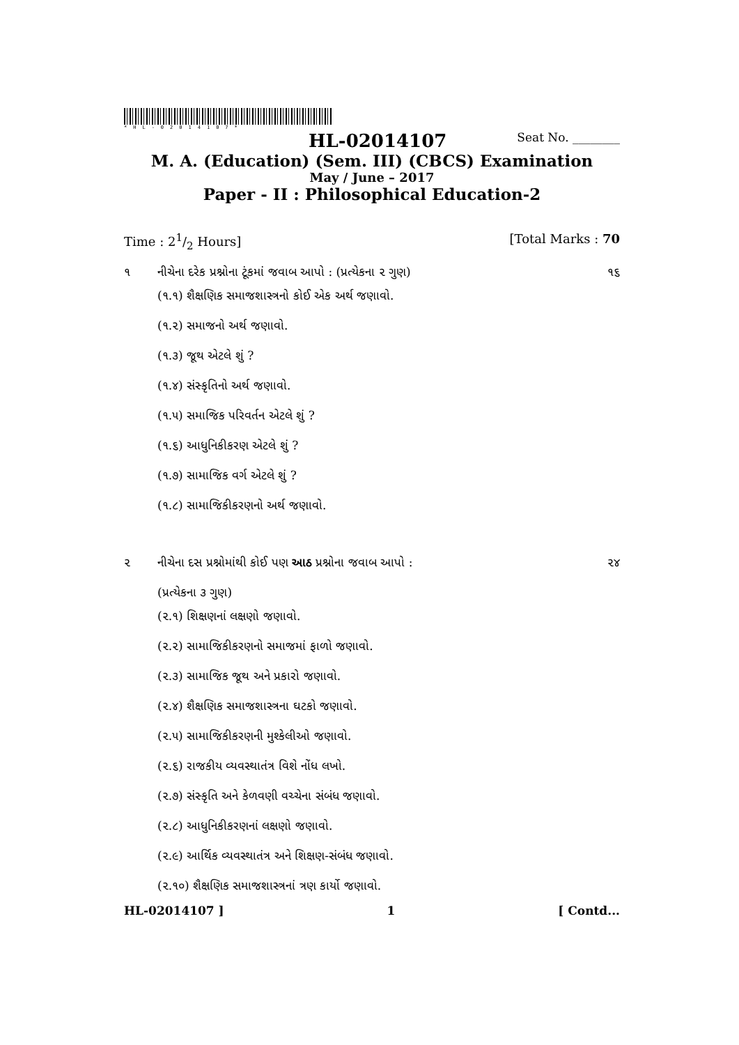*HL-02014107*
HL-02014107 Seat No. ________
M. A. (Education) (Sem. III) (CBCS) Examination
May / June – 2017
Paper - II : Philosophical Education-2
Time : 21/2 Hours] [Total Marks : 70
૧ નીચેના દરેક પ્રશ્નોના ટૂંકમાં જવાબ આપો : (પ્રત્યેકના ૨ ગુણ) ૧૬
(૧.૧) શૈક્ષણિક સમાજશાસ્ત્રનો કોઈ એક અર્થ જણાવો.
(૧.૨) સમાજનો અર્થ જણાવો.
(૧.૩) જૂથ એટલે શું ?
(૧.૪) સંસ્કૃતિનો અર્થ જણાવો.
(૧.૫) સમાજિક પરિવર્તન એટલે શું ?
(૧.૬) આધુનિકીકરણ એટલે શું ?
(૧.૭) સામાજિક વર્ગ એટલે શું ?
(૧.૮) સામાજિકીકરણનો અર્થ જણાવો.
૨ નીચેના દસ પ્રશ્નોમાંથી કોઈ પણ આઠ પ્રશ્નોના જવાબ આપો :
(પ્રત્યેકના ૩ ગુણ) ૨૪
(૨.૧) શિક્ષણનાં લક્ષણો જણાવો.
(૨.૨) સામાજિકીકરણનો સમાજમાં ફાળો જણાવો.
(૨.૩) સામાજિક જૂથ અને પ્રકારો જણાવો.
(૨.૪) શૈક્ષણિક સમાજશાસ્ત્રના ઘટકો જણાવો.
(૨.૫) સામાજિકીકરણની મુશ્કેલીઓ જણાવો.
(૨.૬) રાજકીય વ્યવસ્થાતંત્ર વિશે નોંધ લખો.
(૨.૭) સંસ્કૃતિ અને કેળવણી વચ્ચેના સંબંધ જણાવો.
(૨.૮) આધુનિકીકરણનાં લક્ષણો જણાવો.
(૨.૯) આર્થિક વ્યવસ્થાતંત્ર અને શિક્ષણ-સંબંધ જણાવો.
(૨.૧૦) શૈક્ષણિક સમાજશાસ્ત્રનાં ત્રણ કાર્યો જણાવો.
HL-02014107 ] 1 [ Contd...